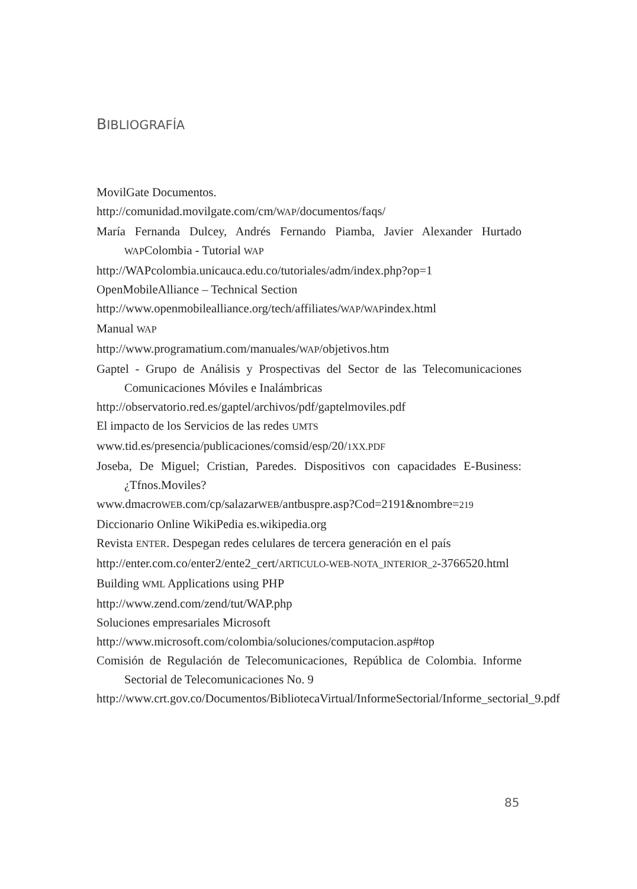BIBLIOGRAFÍA
MovilGate Documentos.
http://comunidad.movilgate.com/cm/WAP/documentos/faqs/
María Fernanda Dulcey, Andrés Fernando Piamba, Javier Alexander Hurtado WAPColombia - Tutorial WAP
http://WAPcolombia.unicauca.edu.co/tutoriales/adm/index.php?op=1
OpenMobileAlliance – Technical Section
http://www.openmobilealliance.org/tech/affiliates/WAP/WAPindex.html
Manual WAP
http://www.programatium.com/manuales/WAP/objetivos.htm
Gaptel - Grupo de Análisis y Prospectivas del Sector de las Telecomunicaciones Comunicaciones Móviles e Inalámbricas
http://observatorio.red.es/gaptel/archivos/pdf/gaptelmoviles.pdf
El impacto de los Servicios de las redes UMTS
www.tid.es/presencia/publicaciones/comsid/esp/20/1XX.PDF
Joseba, De Miguel; Cristian, Paredes. Dispositivos con capacidades E-Business: ¿Tfnos.Moviles?
www.dmacroWEB.com/cp/salazarWEB/antbuspre.asp?Cod=2191&nombre=219
Diccionario Online WikiPedia es.wikipedia.org
Revista ENTER. Despegan redes celulares de tercera generación en el país
http://enter.com.co/enter2/ente2_cert/ARTICULO-WEB-NOTA_INTERIOR_2-3766520.html
Building WML Applications using PHP
http://www.zend.com/zend/tut/WAP.php
Soluciones empresariales Microsoft
http://www.microsoft.com/colombia/soluciones/computacion.asp#top
Comisión de Regulación de Telecomunicaciones, República de Colombia. Informe Sectorial de Telecomunicaciones No. 9
http://www.crt.gov.co/Documentos/BibliotecaVirtual/InformeSectorial/Informe_sectorial_9.pdf
85